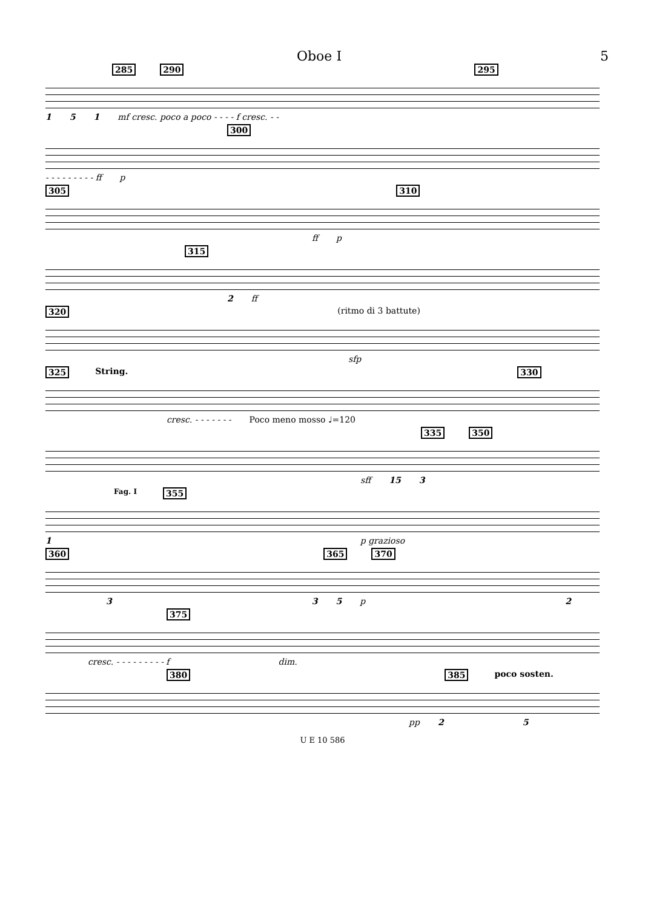Oboe I 5
285 290 295
1 5 1 mf cresc. poco a poco - - - - f cresc. - -
300
- - - - - - - - - ff p
305 310
ff p
315
2 ff
320 (ritmo di 3 battute)
sfp
325 String. 330
cresc. - - - - - - - Poco meno mosso ♩=120
335 350
sff 15 3
Fag. I 355
1 p grazioso
360 365 370
3 3 5 p 2
375
cresc. - - - - - - - - - f dim.
380 385 poco sosten.
pp 2 5
U E 10 586